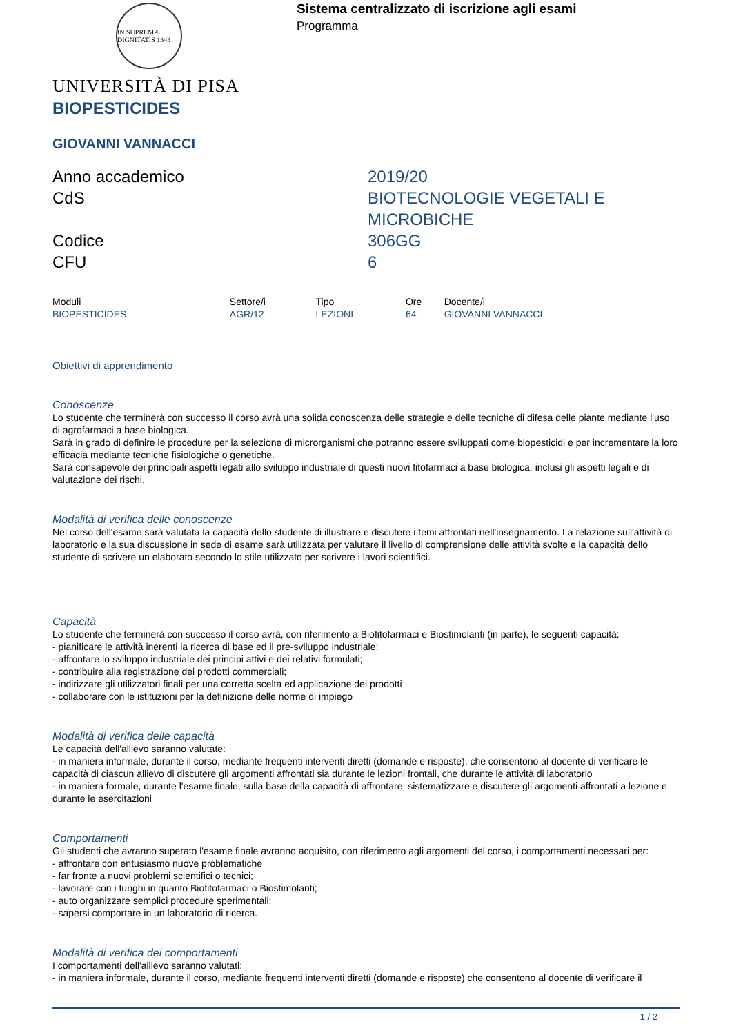IN SUPREMÆ DIGNITATIS 1343
Sistema centralizzato di iscrizione agli esami
Programma
UNIVERSITÀ DI PISA
BIOPESTICIDES
GIOVANNI VANNACCI
Anno accademico
2019/20
CdS
BIOTECNOLOGIE VEGETALI E MICROBICHE
Codice
306GG
CFU
6
| Moduli | Settore/i | Tipo | Ore | Docente/i |
| --- | --- | --- | --- | --- |
| BIOPESTICIDES | AGR/12 | LEZIONI | 64 | GIOVANNI VANNACCI |
Obiettivi di apprendimento
Conoscenze
Lo studente che terminerà con successo il corso avrà una solida conoscenza delle strategie e delle tecniche di difesa delle piante mediante l'uso di agrofarmaci a base biologica.
Sarà in grado di definire le procedure per la selezione di microrganismi che potranno essere sviluppati come biopesticidi e per incrementare la loro efficacia mediante tecniche fisiologiche o genetiche.
Sarà consapevole dei principali aspetti legati allo sviluppo industriale di questi nuovi fitofarmaci a base biologica, inclusi gli aspetti legali e di valutazione dei rischi.
Modalità di verifica delle conoscenze
Nel corso dell'esame sarà valutata la capacità dello studente di illustrare e discutere i temi affrontati nell'insegnamento. La relazione sull'attività di laboratorio e la sua discussione in sede di esame sarà utilizzata per valutare il livello di comprensione delle attività svolte e la capacità dello studente di scrivere un elaborato secondo lo stile utilizzato per scrivere i lavori scientifici.
Capacità
Lo studente che terminerà con successo il corso avrà, con riferimento a Biofitofarmaci e Biostimolanti (in parte), le seguenti capacità:
- pianificare le attività inerenti la ricerca di base ed il pre-sviluppo industriale;
- affrontare lo sviluppo industriale dei principi attivi e dei relativi formulati;
- contribuire alla registrazione dei prodotti commerciali;
- indirizzare gli utilizzatori finali per una corretta scelta ed applicazione dei prodotti
- collaborare con le istituzioni per la definizione delle norme di impiego
Modalità di verifica delle capacità
Le capacità dell'allievo saranno valutate:
- in maniera informale, durante il corso, mediante frequenti interventi diretti (domande e risposte), che consentono al docente di verificare le capacità di ciascun allievo di discutere gli argomenti affrontati sia durante le lezioni frontali, che durante le attività di laboratorio
- in maniera formale, durante l'esame finale, sulla base della capacità di affrontare, sistematizzare e discutere gli argomenti affrontati a lezione e durante le esercitazioni
Comportamenti
Gli studenti che avranno superato l'esame finale avranno acquisito, con riferimento agli argomenti del corso, i comportamenti necessari per:
- affrontare con entusiasmo nuove problematiche
- far fronte a nuovi problemi scientifici o tecnici;
- lavorare con i funghi in quanto Biofitofarmaci o Biostimolanti;
- auto organizzare semplici procedure sperimentali;
- sapersi comportare in un laboratorio di ricerca.
Modalità di verifica dei comportamenti
I comportamenti dell'allievo saranno valutati:
- in maniera informale, durante il corso, mediante frequenti interventi diretti (domande e risposte) che consentono al docente di verificare il
1 / 2